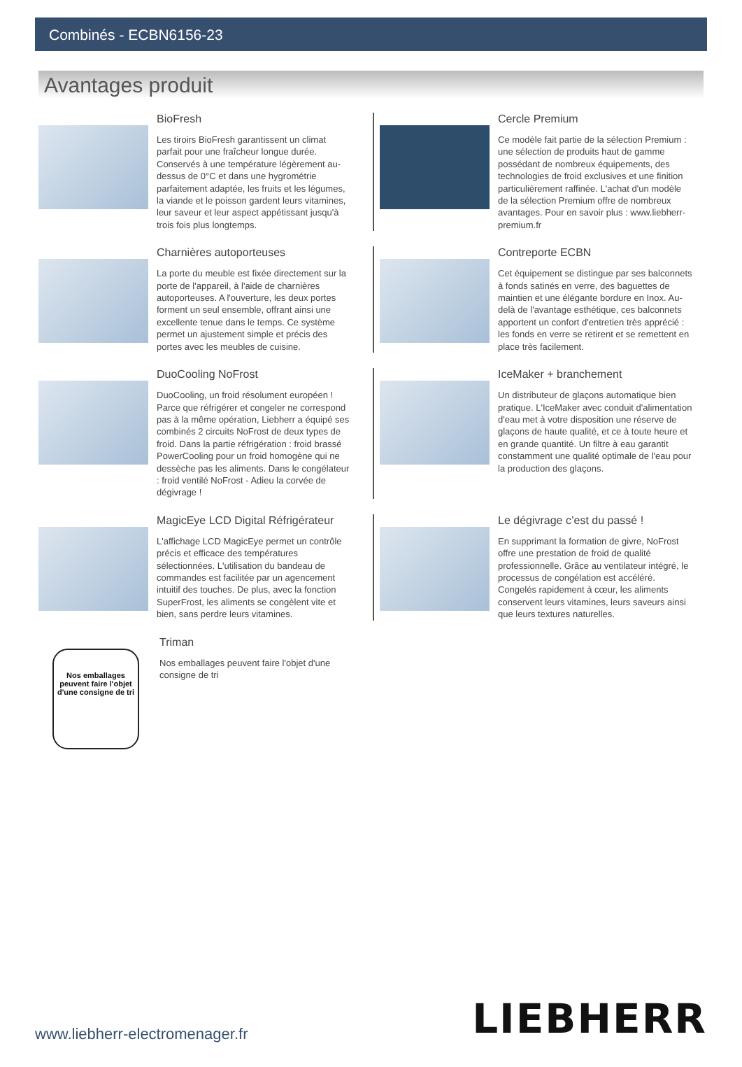Combinés - ECBN6156-23
Avantages produit
BioFresh
Les tiroirs BioFresh garantissent un climat parfait pour une fraîcheur longue durée. Conservés à une température légèrement au-dessus de 0°C et dans une hygrométrie parfaitement adaptée, les fruits et les légumes, la viande et le poisson gardent leurs vitamines, leur saveur et leur aspect appétissant jusqu'à trois fois plus longtemps.
Cercle Premium
Ce modèle fait partie de la sélection Premium : une sélection de produits haut de gamme possédant de nombreux équipements, des technologies de froid exclusives et une finition particulièrement raffinée. L'achat d'un modèle de la sélection Premium offre de nombreux avantages. Pour en savoir plus : www.liebherr-premium.fr
Charnières autoporteuses
La porte du meuble est fixée directement sur la porte de l'appareil, à l'aide de charnières autoporteuses. A l'ouverture, les deux portes forment un seul ensemble, offrant ainsi une excellente tenue dans le temps. Ce système permet un ajustement simple et précis des portes avec les meubles de cuisine.
Contreporte ECBN
Cet équipement se distingue par ses balconnets à fonds satinés en verre, des baguettes de maintien et une élégante bordure en Inox. Au-delà de l'avantage esthétique, ces balconnets apportent un confort d'entretien très apprécié : les fonds en verre se retirent et se remettent en place très facilement.
DuoCooling NoFrost
DuoCooling, un froid résolument européen ! Parce que réfrigérer et congeler ne correspond pas à la même opération, Liebherr a équipé ses combinés 2 circuits NoFrost de deux types de froid. Dans la partie réfrigération : froid brassé PowerCooling pour un froid homogène qui ne dessèche pas les aliments. Dans le congélateur : froid ventilé NoFrost - Adieu la corvée de dégivrage !
IceMaker + branchement
Un distributeur de glaçons automatique bien pratique. L'IceMaker avec conduit d'alimentation d'eau met à votre disposition une réserve de glaçons de haute qualité, et ce à toute heure et en grande quantité. Un filtre à eau garantit constamment une qualité optimale de l'eau pour la production des glaçons.
MagicEye LCD Digital Réfrigérateur
L'affichage LCD MagicEye permet un contrôle précis et efficace des températures sélectionnées. L'utilisation du bandeau de commandes est facilitée par un agencement intuitif des touches. De plus, avec la fonction SuperFrost, les aliments se congèlent vite et bien, sans perdre leurs vitamines.
Le dégivrage c’est du passé !
En supprimant la formation de givre, NoFrost offre une prestation de froid de qualité professionnelle. Grâce au ventilateur intégré, le processus de congélation est accéléré. Congelés rapidement à cœur, les aliments conservent leurs vitamines, leurs saveurs ainsi que leurs textures naturelles.
Nos emballages peuvent faire l'objet d'une consigne de tri
Triman
Nos emballages peuvent faire l'objet d'une consigne de tri
www.liebherr-electromenager.fr LIEBHERR